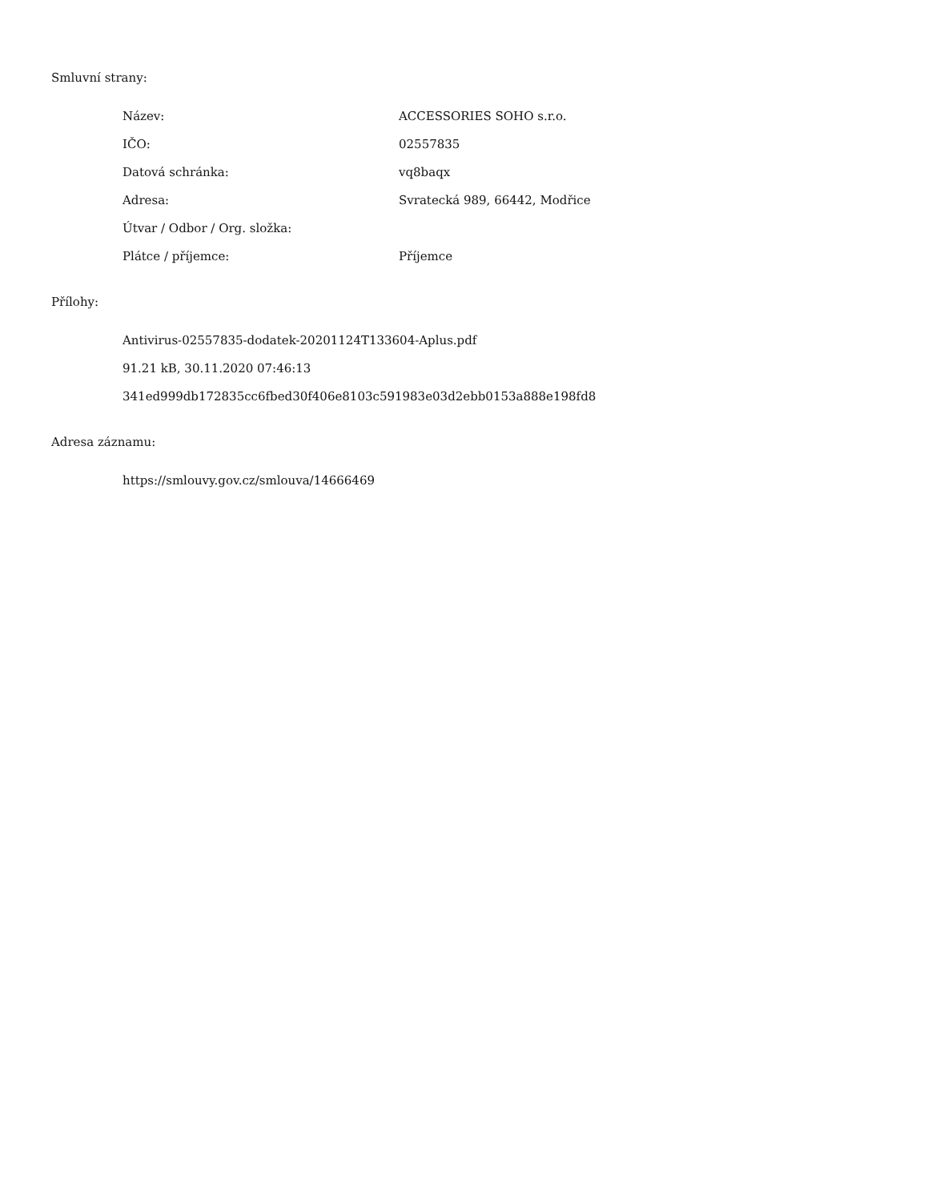Smluvní strany:
| Název: | ACCESSORIES SOHO s.r.o. |
| IČO: | 02557835 |
| Datová schránka: | vq8baqx |
| Adresa: | Svratecká 989, 66442, Modřice |
| Útvar / Odbor / Org. složka: | |
| Plátce / příjemce: | Příjemce |
Přílohy:
Antivirus-02557835-dodatek-20201124T133604-Aplus.pdf
91.21 kB, 30.11.2020 07:46:13
341ed999db172835cc6fbed30f406e8103c591983e03d2ebb0153a888e198fd8
Adresa záznamu:
https://smlouvy.gov.cz/smlouva/14666469